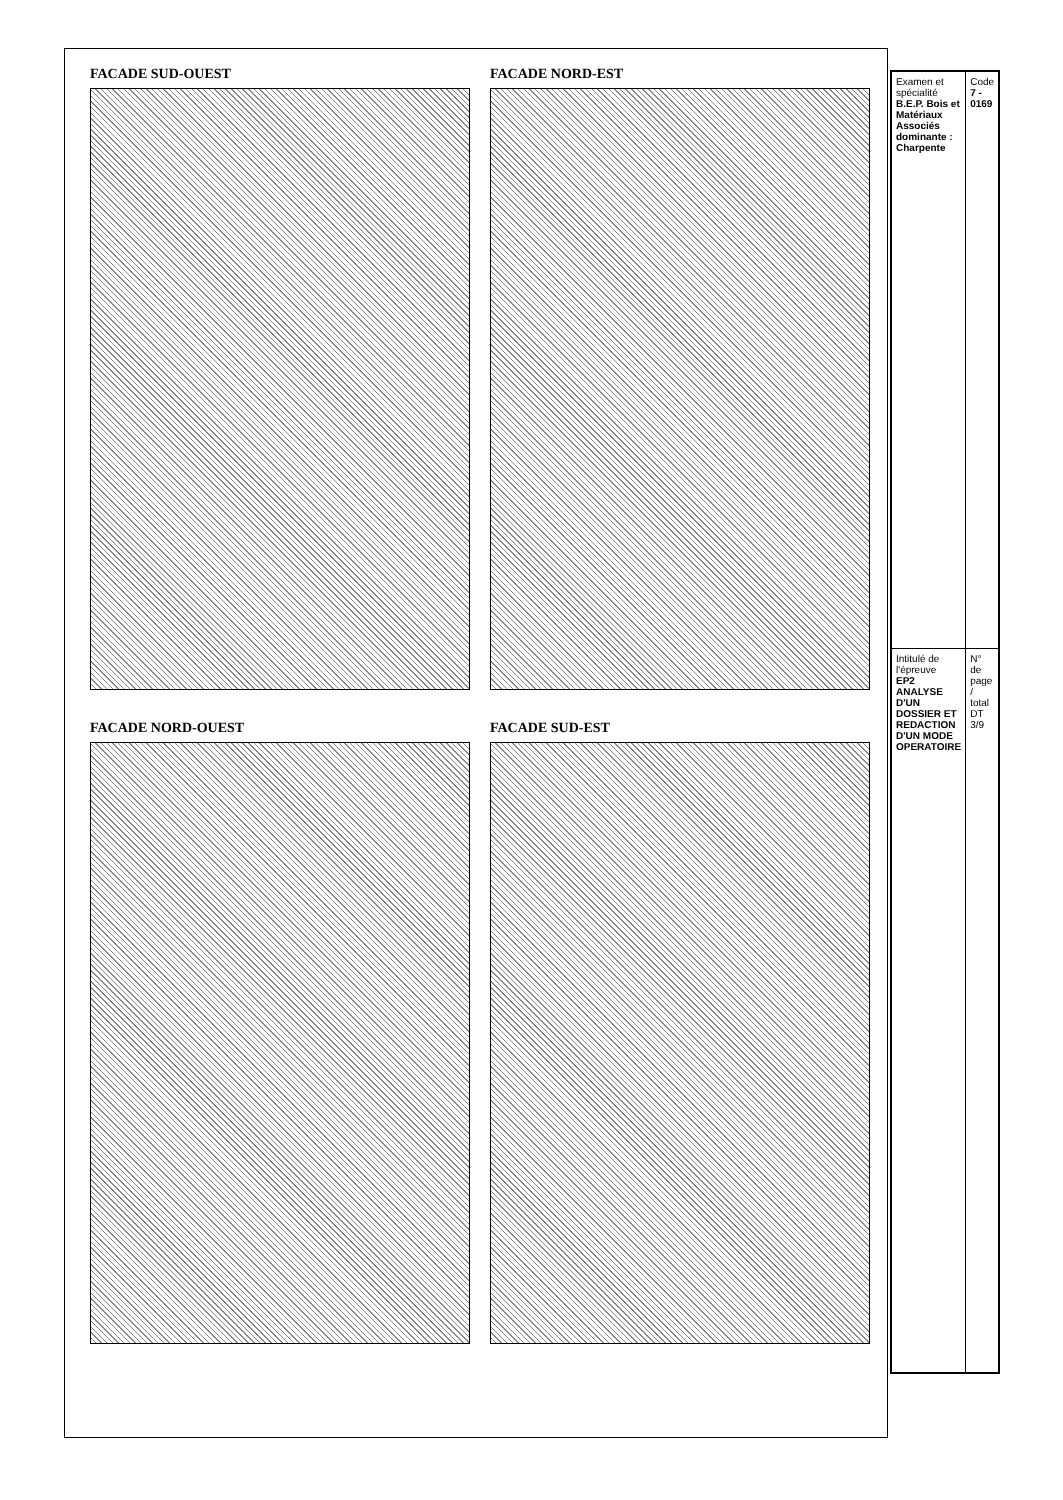FACADE SUD-OUEST
FACADE NORD-OUEST
FACADE NORD-EST
FACADE SUD-EST
| Examen et spécialité B.E.P. Bois et Matériaux Associés dominante : Charpente | Code 7 - 0169 |
| Intitulé de l'épreuve EP2 ANALYSE D'UN DOSSIER ET REDACTION D'UN MODE OPERATOIRE | N° de page / total DT 3/9 |